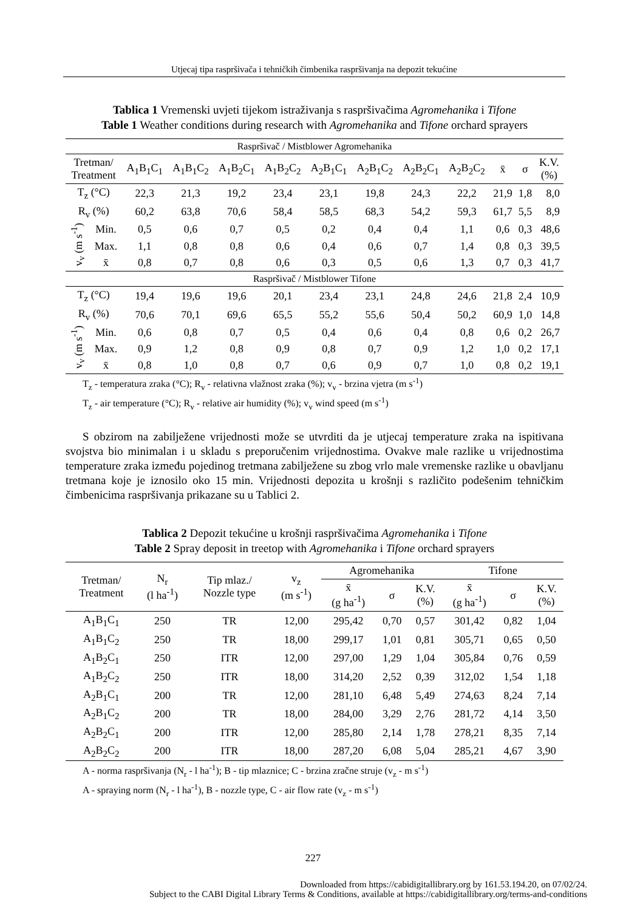Utjecaj tipa raspršivača i tehničkih čimbenika raspršivanja na depozit tekućine
Tablica 1 Vremenski uvjeti tijekom istraživanja s raspršivačima Agromehanika i Tifone
Table 1 Weather conditions during research with Agromehanika and Tifone orchard sprayers
| Raspršivač / Mistblower Agromehanika | | | | | | | | | | | | |
| Tretman/ Treatment | | A<sub>1</sub>B<sub>1</sub>C<sub>1</sub> | A<sub>1</sub>B<sub>1</sub>C<sub>2</sub> | A<sub>1</sub>B<sub>2</sub>C<sub>1</sub> | A<sub>1</sub>B<sub>2</sub>C<sub>2</sub> | A<sub>2</sub>B<sub>1</sub>C<sub>1</sub> | A<sub>2</sub>B<sub>1</sub>C<sub>2</sub> | A<sub>2</sub>B<sub>2</sub>C<sub>1</sub> | A<sub>2</sub>B<sub>2</sub>C<sub>2</sub> | x̄ | σ | K.V. (%) |
| T<sub>z</sub> (°C) | | 22,3 | 21,3 | 19,2 | 23,4 | 23,1 | 19,8 | 24,3 | 22,2 | 21,9 | 1,8 | 8,0 |
| R<sub>v</sub> (%) | | 60,2 | 63,8 | 70,6 | 58,4 | 58,5 | 68,3 | 54,2 | 59,3 | 61,7 | 5,5 | 8,9 |
| v<sub>v</sub> (m s<sup>-1</sup>) | Min. | 0,5 | 0,6 | 0,7 | 0,5 | 0,2 | 0,4 | 0,4 | 1,1 | 0,6 | 0,3 | 48,6 |
| | Max. | 1,1 | 0,8 | 0,8 | 0,6 | 0,4 | 0,6 | 0,7 | 1,4 | 0,8 | 0,3 | 39,5 |
| | x̄ | 0,8 | 0,7 | 0,8 | 0,6 | 0,3 | 0,5 | 0,6 | 1,3 | 0,7 | 0,3 | 41,7 |
| Raspršivač / Mistblower Tifone | | | | | | | | | | | | |
| T<sub>z</sub> (°C) | | 19,4 | 19,6 | 19,6 | 20,1 | 23,4 | 23,1 | 24,8 | 24,6 | 21,8 | 2,4 | 10,9 |
| R<sub>v</sub> (%) | | 70,6 | 70,1 | 69,6 | 65,5 | 55,2 | 55,6 | 50,4 | 50,2 | 60,9 | 1,0 | 14,8 |
| v<sub>v</sub> (m s<sup>-1</sup>) | Min. | 0,6 | 0,8 | 0,7 | 0,5 | 0,4 | 0,6 | 0,4 | 0,8 | 0,6 | 0,2 | 26,7 |
| | Max. | 0,9 | 1,2 | 0,8 | 0,9 | 0,8 | 0,7 | 0,9 | 1,2 | 1,0 | 0,2 | 17,1 |
| | x̄ | 0,8 | 1,0 | 0,8 | 0,7 | 0,6 | 0,9 | 0,7 | 1,0 | 0,8 | 0,2 | 19,1 |
T<sub>z</sub> - temperatura zraka (°C); R<sub>v</sub> - relativna vlažnost zraka (%); v<sub>v</sub> - brzina vjetra (m s<sup>-1</sup>)
T<sub>z</sub> - air temperature (°C); R<sub>v</sub> - relative air humidity (%); v<sub>v</sub> wind speed (m s<sup>-1</sup>)
S obzirom na zabilježene vrijednosti može se utvrditi da je utjecaj temperature zraka na ispitivana svojstva bio minimalan i u skladu s preporučenim vrijednostima. Ovakve male razlike u vrijednostima temperature zraka između pojedinog tretmana zabilježene su zbog vrlo male vremenske razlike u obavljanu tretmana koje je iznosilo oko 15 min. Vrijednosti depozita u krošnji s različito podešenim tehničkim čimbenicima raspršivanja prikazane su u Tablici 2.
Tablica 2 Depozit tekućine u krošnji raspršivačima Agromehanika i Tifone
Table 2 Spray deposit in treetop with Agromehanika i Tifone orchard sprayers
| Tretman/ Treatment | N<sub>r</sub> (l ha<sup>-1</sup>) | Tip mlaz./ Nozzle type | v<sub>z</sub> (m s<sup>-1</sup>) | Agromehanika | | | Tifone | | |
| | | | | x̄ (g ha<sup>-1</sup>) | σ | K.V. (%) | x̄ (g ha<sup>-1</sup>) | σ | K.V. (%) |
| A<sub>1</sub>B<sub>1</sub>C<sub>1</sub> | 250 | TR | 12,00 | 295,42 | 0,70 | 0,57 | 301,42 | 0,82 | 1,04 |
| A<sub>1</sub>B<sub>1</sub>C<sub>2</sub> | 250 | TR | 18,00 | 299,17 | 1,01 | 0,81 | 305,71 | 0,65 | 0,50 |
| A<sub>1</sub>B<sub>2</sub>C<sub>1</sub> | 250 | ITR | 12,00 | 297,00 | 1,29 | 1,04 | 305,84 | 0,76 | 0,59 |
| A<sub>1</sub>B<sub>2</sub>C<sub>2</sub> | 250 | ITR | 18,00 | 314,20 | 2,52 | 0,39 | 312,02 | 1,54 | 1,18 |
| A<sub>2</sub>B<sub>1</sub>C<sub>1</sub> | 200 | TR | 12,00 | 281,10 | 6,48 | 5,49 | 274,63 | 8,24 | 7,14 |
| A<sub>2</sub>B<sub>1</sub>C<sub>2</sub> | 200 | TR | 18,00 | 284,00 | 3,29 | 2,76 | 281,72 | 4,14 | 3,50 |
| A<sub>2</sub>B<sub>2</sub>C<sub>1</sub> | 200 | ITR | 12,00 | 285,80 | 2,14 | 1,78 | 278,21 | 8,35 | 7,14 |
| A<sub>2</sub>B<sub>2</sub>C<sub>2</sub> | 200 | ITR | 18,00 | 287,20 | 6,08 | 5,04 | 285,21 | 4,67 | 3,90 |
A - norma raspršivanja (N<sub>r</sub> - l ha<sup>-1</sup>); B - tip mlaznice; C - brzina zračne struje (v<sub>z</sub> - m s<sup>-1</sup>)
A - spraying norm (N<sub>r</sub> - l ha<sup>-1</sup>), B - nozzle type, C - air flow rate (v<sub>z</sub> - m s<sup>-1</sup>)
227
Downloaded from https://cabidigitallibrary.org by 161.53.194.20, on 07/02/24.
Subject to the CABI Digital Library Terms & Conditions, available at https://cabidigitallibrary.org/terms-and-conditions